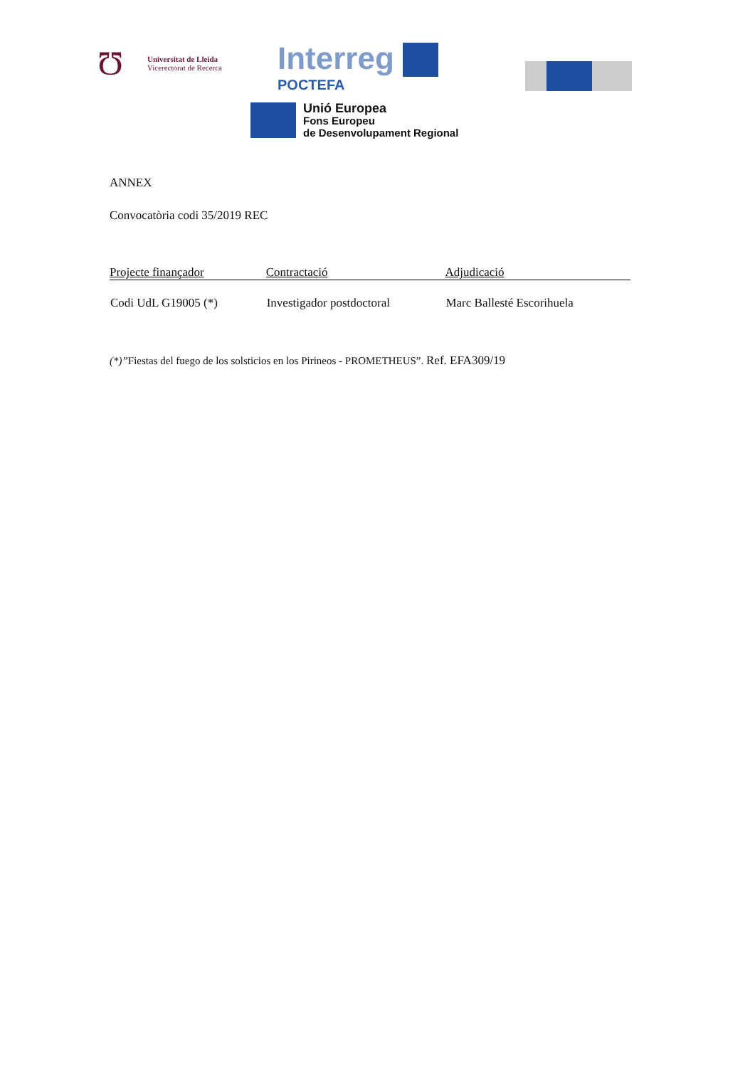Ʊ
Universitat de Lleida
Vicerectorat de Recerca
Interreg
POCTEFA
Unió Europea
Fons Europeu
de Desenvolupament Regional
ANNEX
Convocatòria codi 35/2019 REC
| Projecte finançador | Contractació | Adjudicació |
| --- | --- | --- |
| Codi UdL G19005 (*) | Investigador postdoctoral | Marc Ballesté Escorihuela |
(*)”Fiestas del fuego de los solsticios en los Pirineos - PROMETHEUS”. Ref. EFA309/19